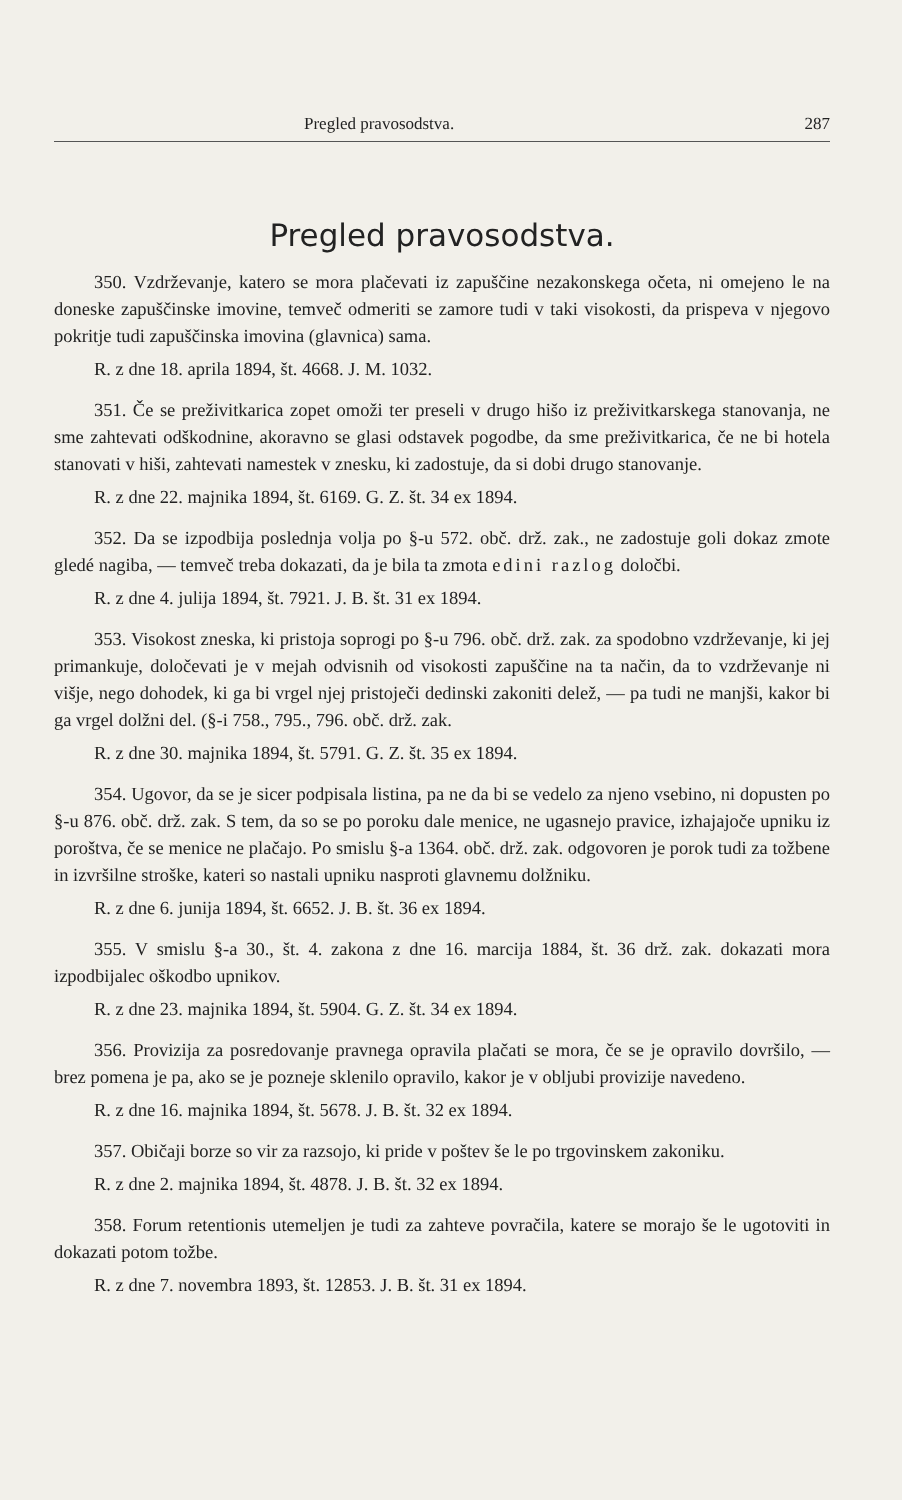Pregled pravosodstva. 287
Pregled pravosodstva.
350. Vzdrževanje, katero se mora plačevati iz zapuščine nezakonskega očeta, ni omejeno le na doneske zapuščinske imovine, temveč odmeriti se zamore tudi v taki visokosti, da prispeva v njegovo pokritje tudi zapuščinska imovina (glavnica) sama.
R. z dne 18. aprila 1894, št. 4668. J. M. 1032.
351. Če se preživitkarica zopet omoži ter preseli v drugo hišo iz preživitkarskega stanovanja, ne sme zahtevati odškodnine, akoravno se glasi odstavek pogodbe, da sme preživitkarica, če ne bi hotela stanovati v hiši, zahtevati namestek v znesku, ki zadostuje, da si dobi drugo stanovanje.
R. z dne 22. majnika 1894, št. 6169. G. Z. št. 34 ex 1894.
352. Da se izpodbija poslednja volja po §-u 572. obč. drž. zak., ne zadostuje goli dokaz zmote gledé nagiba, — temveč treba dokazati, da je bila ta zmota edini razlog določbi.
R. z dne 4. julija 1894, št. 7921. J. B. št. 31 ex 1894.
353. Visokost zneska, ki pristoja soprogi po §-u 796. obč. drž. zak. za spodobno vzdrževanje, ki jej primankuje, določevati je v mejah odvisnih od visokosti zapuščine na ta način, da to vzdrževanje ni višje, nego dohodek, ki ga bi vrgel njej pristoječi dedinski zakoniti delež, — pa tudi ne manjši, kakor bi ga vrgel dolžni del. (§-i 758., 795., 796. obč. drž. zak.
R. z dne 30. majnika 1894, št. 5791. G. Z. št. 35 ex 1894.
354. Ugovor, da se je sicer podpisala listina, pa ne da bi se vedelo za njeno vsebino, ni dopusten po §-u 876. obč. drž. zak. S tem, da so se po poroku dale menice, ne ugasnejo pravice, izhajajoče upniku iz poroštva, če se menice ne plačajo. Po smislu §-a 1364. obč. drž. zak. odgovoren je porok tudi za tožbene in izvršilne stroške, kateri so nastali upniku nasproti glavnemu dolžniku.
R. z dne 6. junija 1894, št. 6652. J. B. št. 36 ex 1894.
355. V smislu §-a 30., št. 4. zakona z dne 16. marcija 1884, št. 36 drž. zak. dokazati mora izpodbijalec oškodbo upnikov.
R. z dne 23. majnika 1894, št. 5904. G. Z. št. 34 ex 1894.
356. Provizija za posredovanje pravnega opravila plačati se mora, če se je opravilo dovršilo, — brez pomena je pa, ako se je pozneje sklenilo opravilo, kakor je v obljubi provizije navedeno.
R. z dne 16. majnika 1894, št. 5678. J. B. št. 32 ex 1894.
357. Običaji borze so vir za razsojo, ki pride v poštev še le po trgovinskem zakoniku.
R. z dne 2. majnika 1894, št. 4878. J. B. št. 32 ex 1894.
358. Forum retentionis utemeljen je tudi za zahteve povračila, katere se morajo še le ugotoviti in dokazati potom tožbe.
R. z dne 7. novembra 1893, št. 12853. J. B. št. 31 ex 1894.